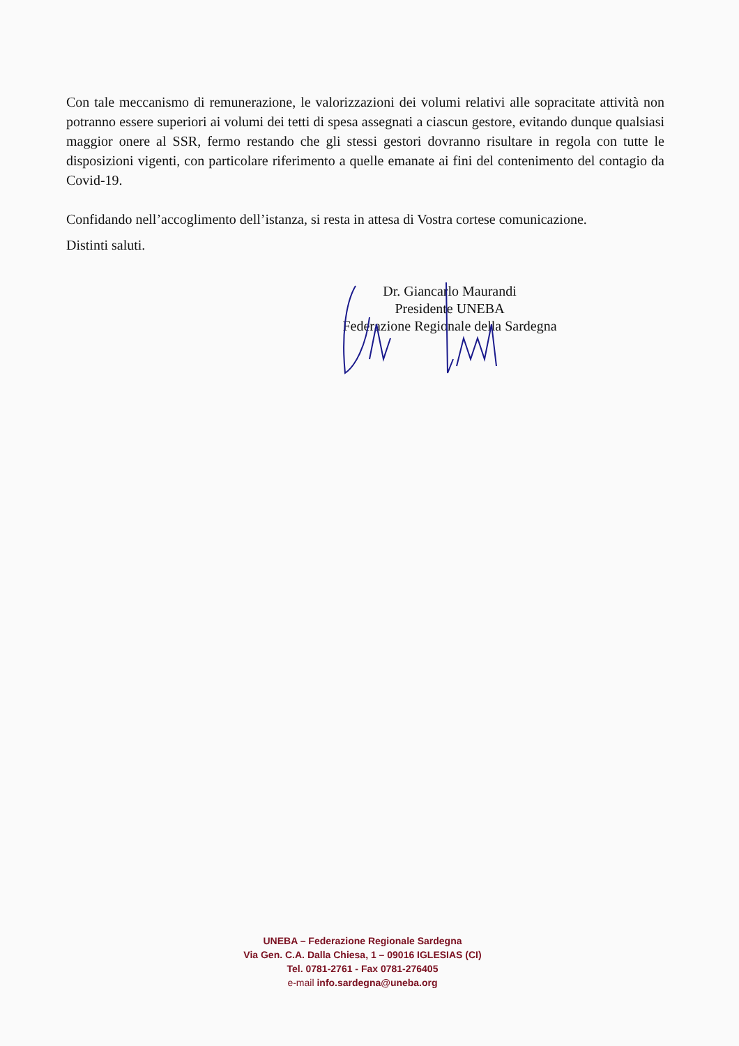Con tale meccanismo di remunerazione, le valorizzazioni dei volumi relativi alle sopracitate attività non potranno essere superiori ai volumi dei tetti di spesa assegnati a ciascun gestore, evitando dunque qualsiasi maggior onere al SSR, fermo restando che gli stessi gestori dovranno risultare in regola con tutte le disposizioni vigenti, con particolare riferimento a quelle emanate ai fini del contenimento del contagio da Covid-19.
Confidando nell’accoglimento dell’istanza, si resta in attesa di Vostra cortese comunicazione.
Distinti saluti.
Dr. Giancarlo Maurandi
Presidente UNEBA
Federazione Regionale della Sardegna
UNEBA – Federazione Regionale Sardegna
Via Gen. C.A. Dalla Chiesa, 1 – 09016 IGLESIAS (CI)
Tel. 0781-2761 - Fax 0781-276405
e-mail info.sardegna@uneba.org